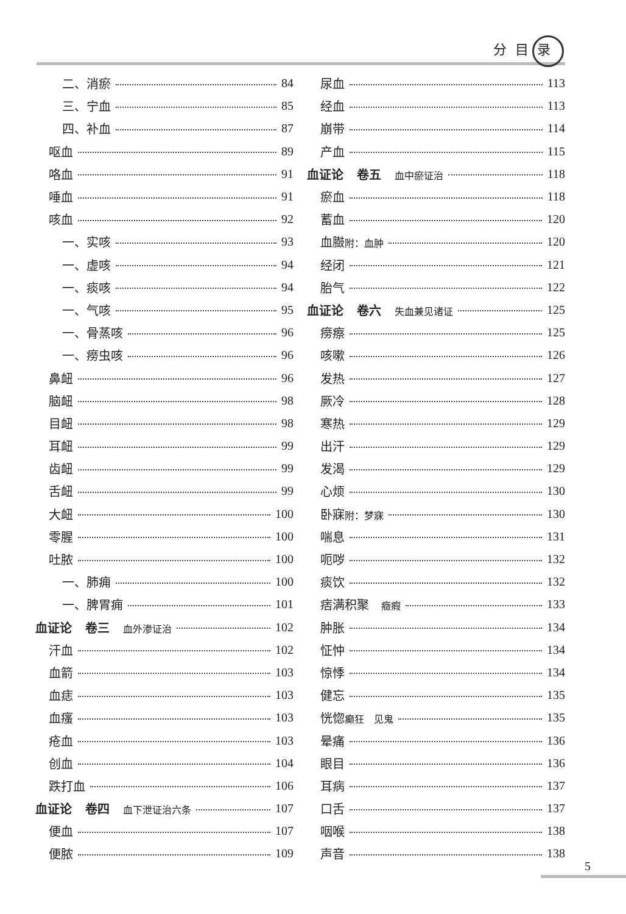分目录
二、消瘀 84
三、宁血 85
四、补血 87
呕血 89
咯血 91
唾血 91
咳血 92
一、实咳 93
一、虚咳 94
一、痰咳 94
一、气咳 95
一、骨蒸咳 96
一、痨虫咳 96
鼻衄 96
脑衄 98
目衄 98
耳衄 99
齿衄 99
舌衄 99
大衄 100
零腥 100
吐脓 100
一、肺痈 100
一、脾胃痈 101
血证论 卷三 血外渗证治 102
汗血 102
血箭 103
血痣 103
血瘙 103
疮血 103
创血 104
跌打血 106
血证论 卷四 血下泄证治六条 107
便血 107
便脓 109
尿血 113
经血 113
崩带 114
产血 115
血证论 卷五 血中瘀证治 118
瘀血 118
蓄血 120
血臌附：血肿 120
经闭 121
胎气 122
血证论 卷六 失血兼见诸证 125
痨瘵 125
咳嗽 126
发热 127
厥冷 128
寒热 129
出汗 129
发渴 129
心烦 130
卧寐附：梦寐 130
喘息 131
呃哕 132
痰饮 132
痞满积聚　癥瘕 133
肿胀 134
怔忡 134
惊悸 134
健忘 135
恍惚癫狂　见鬼 135
晕痛 136
眼目 136
耳病 137
口舌 137
咽喉 138
声音 138
5